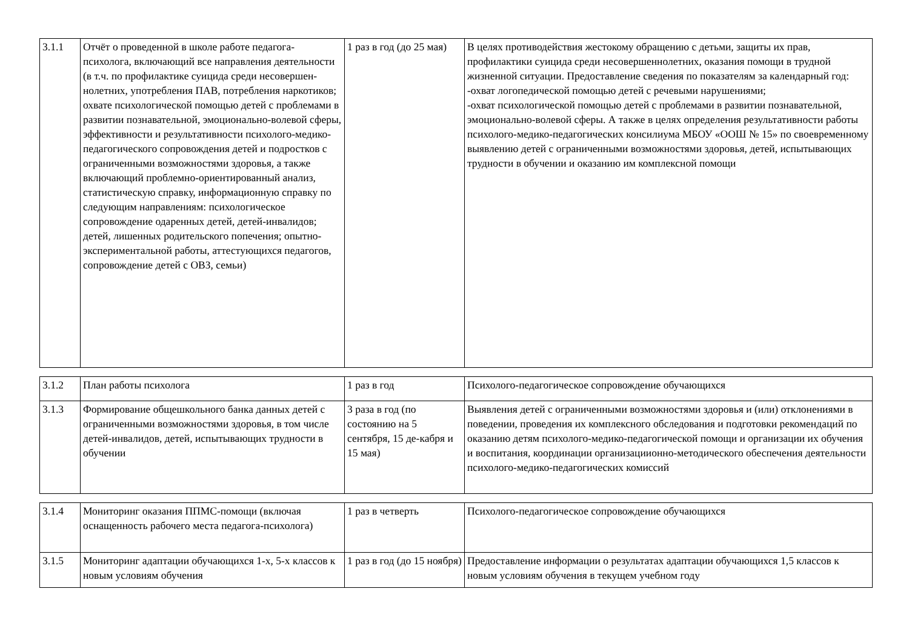| 3.1.1 | Отчёт о проведенной в школе работе педагога-психолога, включающий все направления деятельности (в т.ч. по профилактике суицида среди несовершен-нолетних, употребления ПАВ, потребления наркотиков; охвате психологической помощью детей с проблемами в развитии познавательной, эмоционально-волевой сферы, эффективности и результативности психолого-медико-педагогического сопровождения детей и подростков с ограниченными возможностями здоровья, а также включающий проблемно-ориентированный анализ, статистическую справку, информационную справку по следующим направлениям: психологическое сопровождение одаренных детей, детей-инвалидов; детей, лишенных родительского попечения; опытно-экспериментальной работы, аттестующихся педагогов, сопровождение детей с ОВЗ, семьи) | 1 раз в год (до 25 мая) | В целях противодействия жестокому обращению с детьми, защиты их прав, профилактики суицида среди несовершеннолетних, оказания помощи в трудной жизненной ситуации. Предоставление сведения по показателям за календарный год: -охват логопедической помощью детей с речевыми нарушениями; -охват психологической помощью детей с проблемами в развитии познавательной, эмоционально-волевой сферы. А также в целях определения результативности работы психолого-медико-педагогических консилиума МБОУ «ООШ № 15» по своевременному выявлению детей с ограниченными возможностями здоровья, детей, испытывающих трудности в обучении и оказанию им комплексной помощи |
| 3.1.2 | План работы психолога | 1 раз в год | Психолого-педагогическое сопровождение обучающихся |
| 3.1.3 | Формирование общешкольного банка данных детей с ограниченными возможностями здоровья, в том числе детей-инвалидов, детей, испытывающих трудности в обучении | 3 раза в год (по состоянию на 5 сентября, 15 де-кабря и 15 мая) | Выявления детей с ограниченными возможностями здоровья и (или) отклонениями в поведении, проведения их комплексного обследования и подготовки рекомендаций по оказанию детям психолого-медико-педагогической помощи и организации их обучения и воспитания, координации организациионно-методического обеспечения деятельности психолого-медико-педагогических комиссий |
| 3.1.4 | Мониторинг оказания ППМС-помощи (включая оснащенность рабочего места педагога-психолога) | 1 раз в четверть | Психолого-педагогическое сопровождение обучающихся |
| 3.1.5 | Мониторинг адаптации обучающихся 1-х, 5-х классов к новым условиям обучения | 1 раз в год (до 15 ноября) | Предоставление информации о результатах адаптации обучающихся 1,5 классов к новым условиям обучения в текущем учебном году |